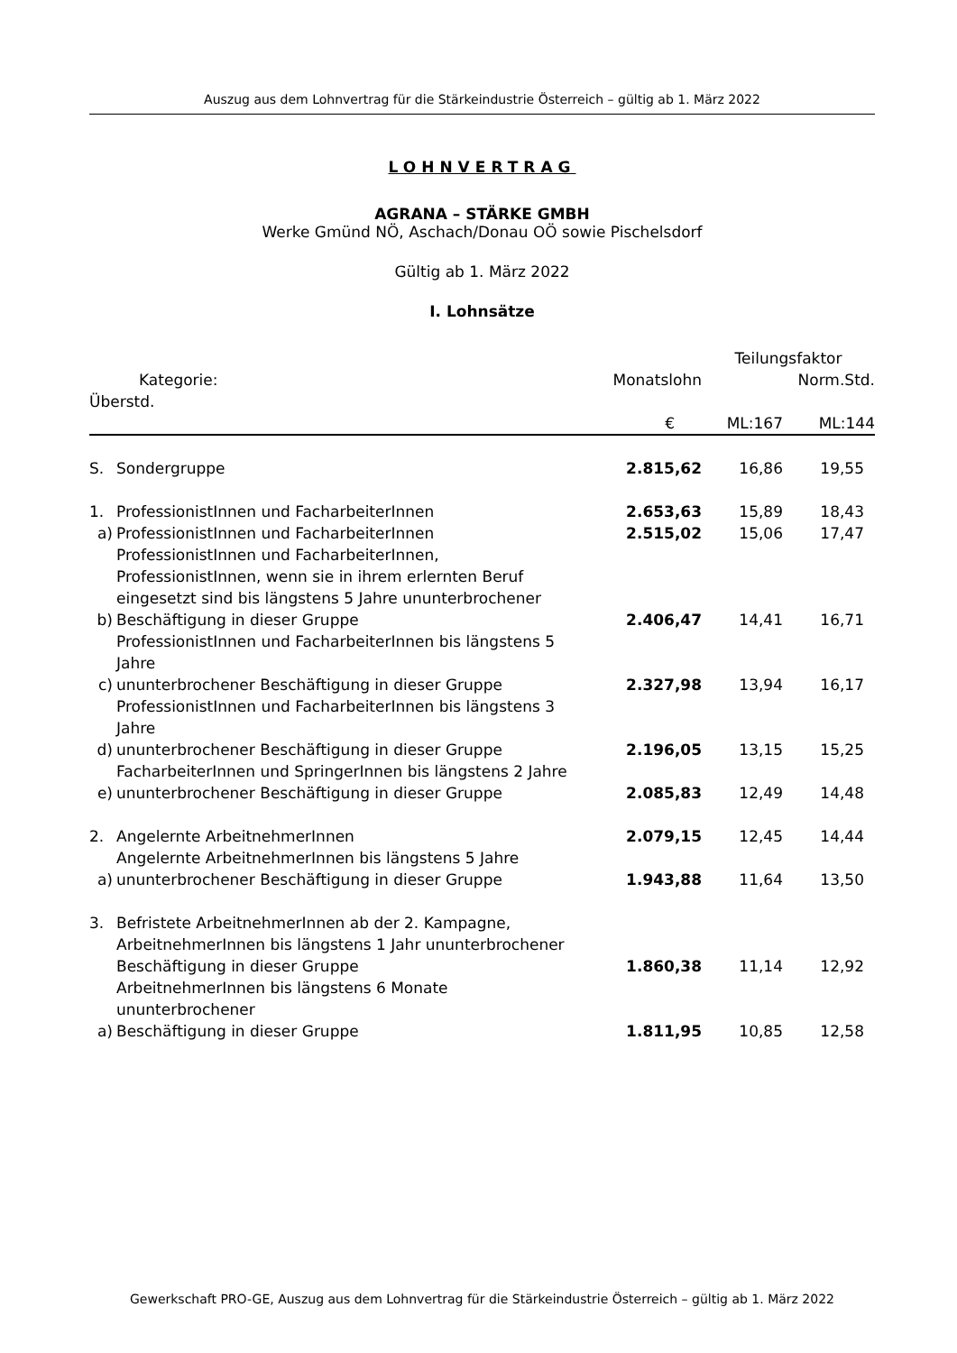Auszug aus dem Lohnvertrag für die Stärkeindustrie Österreich – gültig ab 1. März 2022
LOHNVERTRAG
AGRANA – STÄRKE GMBH
Werke Gmünd NÖ, Aschach/Donau OÖ sowie Pischelsdorf
Gültig ab 1. März 2022
I. Lohnsätze
| | | | | Teilungsfaktor | |
| Kategorie: | | | Monatslohn | Norm.Std. | |
| Überstd. | | | | | |
| | | | € | ML:167 | ML:144 |
| S. | Sondergruppe | | 2.815,62 | 16,86 | 19,55 |
| 1. | ProfessionistInnen und FacharbeiterInnen | | 2.653,63 | 15,89 | 18,43 |
| a) | | ProfessionistInnen und FacharbeiterInnen | 2.515,02 | 15,06 | 17,47 |
| b) | | ProfessionistInnen und FacharbeiterInnen, ProfessionistInnen, wenn sie in ihrem erlernten Beruf eingesetzt sind bis längstens 5 Jahre ununterbrochener Beschäftigung in dieser Gruppe | 2.406,47 | 14,41 | 16,71 |
| c) | | ProfessionistInnen und FacharbeiterInnen bis längstens 5 Jahre ununterbrochener Beschäftigung in dieser Gruppe | 2.327,98 | 13,94 | 16,17 |
| d) | | ProfessionistInnen und FacharbeiterInnen bis längstens 3 Jahre ununterbrochener Beschäftigung in dieser Gruppe | 2.196,05 | 13,15 | 15,25 |
| e) | | FacharbeiterInnen und SpringerInnen bis längstens 2 Jahre ununterbrochener Beschäftigung in dieser Gruppe | 2.085,83 | 12,49 | 14,48 |
| 2. | Angelernte ArbeitnehmerInnen | | 2.079,15 | 12,45 | 14,44 |
| a) | | Angelernte ArbeitnehmerInnen bis längstens 5 Jahre ununterbrochener Beschäftigung in dieser Gruppe | 1.943,88 | 11,64 | 13,50 |
| 3. | Befristete ArbeitnehmerInnen ab der 2. Kampagne, ArbeitnehmerInnen bis längstens 1 Jahr ununterbrochener Beschäftigung in dieser Gruppe | | 1.860,38 | 11,14 | 12,92 |
| a) | | ArbeitnehmerInnen bis längstens 6 Monate ununterbrochener Beschäftigung in dieser Gruppe | 1.811,95 | 10,85 | 12,58 |
Gewerkschaft PRO-GE, Auszug aus dem Lohnvertrag für die Stärkeindustrie Österreich – gültig ab 1. März 2022